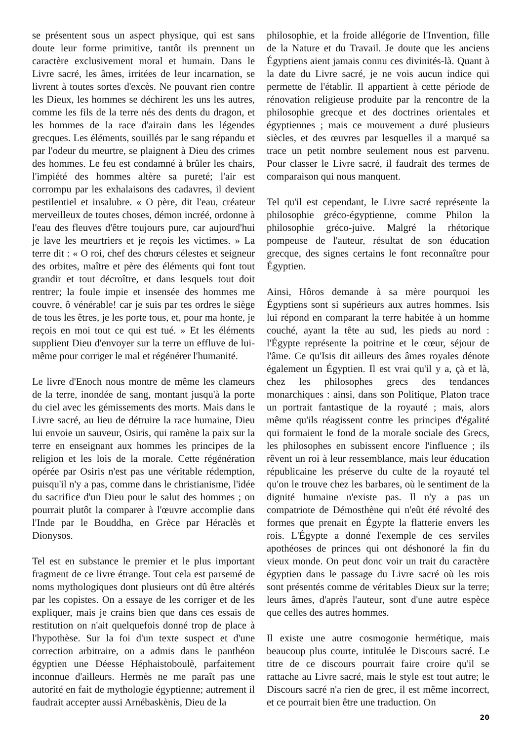se présentent sous un aspect physique, qui est sans doute leur forme primitive, tantôt ils prennent un caractère exclusivement moral et humain. Dans le Livre sacré, les âmes, irritées de leur incarnation, se livrent à toutes sortes d'excès. Ne pouvant rien contre les Dieux, les hommes se déchirent les uns les autres, comme les fils de la terre nés des dents du dragon, et les hommes de la race d'airain dans les légendes grecques. Les éléments, souillés par le sang répandu et par l'odeur du meurtre, se plaignent à Dieu des crimes des hommes. Le feu est condamné à brûler les chairs, l'impiété des hommes altère sa pureté; l'air est corrompu par les exhalaisons des cadavres, il devient pestilentiel et insalubre. « O père, dit l'eau, créateur merveilleux de toutes choses, démon incréé, ordonne à l'eau des fleuves d'être toujours pure, car aujourd'hui je lave les meurtriers et je reçois les victimes. » La terre dit : « O roi, chef des chœurs célestes et seigneur des orbites, maître et père des éléments qui font tout grandir et tout décroître, et dans lesquels tout doit rentrer; la foule impie et insensée des hommes me couvre, ô vénérable! car je suis par tes ordres le siège de tous les êtres, je les porte tous, et, pour ma honte, je reçois en moi tout ce qui est tué. » Et les éléments supplient Dieu d'envoyer sur la terre un effluve de lui-même pour corriger le mal et régénérer l'humanité.
Le livre d'Enoch nous montre de même les clameurs de la terre, inondée de sang, montant jusqu'à la porte du ciel avec les gémissements des morts. Mais dans le Livre sacré, au lieu de détruire la race humaine, Dieu lui envoie un sauveur, Osiris, qui ramène la paix sur la terre en enseignant aux hommes les principes de la religion et les lois de la morale. Cette régénération opérée par Osiris n'est pas une véritable rédemption, puisqu'il n'y a pas, comme dans le christianisme, l'idée du sacrifice d'un Dieu pour le salut des hommes ; on pourrait plutôt la comparer à l'œuvre accomplie dans l'Inde par le Bouddha, en Grèce par Héraclès et Dionysos.
Tel est en substance le premier et le plus important fragment de ce livre étrange. Tout cela est parsemé de noms mythologiques dont plusieurs ont dû être altérés par les copistes. On a essaye de les corriger et de les expliquer, mais je crains bien que dans ces essais de restitution on n'ait quelquefois donné trop de place à l'hypothèse. Sur la foi d'un texte suspect et d'une correction arbitraire, on a admis dans le panthéon égyptien une Déesse Héphaistoboulè, parfaitement inconnue d'ailleurs. Hermès ne me paraît pas une autorité en fait de mythologie égyptienne; autrement il faudrait accepter aussi Arnébaskènis, Dieu de la
philosophie, et la froide allégorie de l'Invention, fille de la Nature et du Travail. Je doute que les anciens Égyptiens aient jamais connu ces divinités-là. Quant à la date du Livre sacré, je ne vois aucun indice qui permette de l'établir. Il appartient à cette période de rénovation religieuse produite par la rencontre de la philosophie grecque et des doctrines orientales et égyptiennes ; mais ce mouvement a duré plusieurs siècles, et des œuvres par lesquelles il a marqué sa trace un petit nombre seulement nous est parvenu. Pour classer le Livre sacré, il faudrait des termes de comparaison qui nous manquent.
Tel qu'il est cependant, le Livre sacré représente la philosophie gréco-égyptienne, comme Philon la philosophie gréco-juive. Malgré la rhétorique pompeuse de l'auteur, résultat de son éducation grecque, des signes certains le font reconnaître pour Égyptien.
Ainsi, Hôros demande à sa mère pourquoi les Égyptiens sont si supérieurs aux autres hommes. Isis lui répond en comparant la terre habitée à un homme couché, ayant la tête au sud, les pieds au nord : l'Égypte représente la poitrine et le cœur, séjour de l'âme. Ce qu'Isis dit ailleurs des âmes royales dénote également un Égyptien. Il est vrai qu'il y a, çà et là, chez les philosophes grecs des tendances monarchiques : ainsi, dans son Politique, Platon trace un portrait fantastique de la royauté ; mais, alors même qu'ils réagissent contre les principes d'égalité qui formaient le fond de la morale sociale des Grecs, les philosophes en subissent encore l'influence ; ils rêvent un roi à leur ressemblance, mais leur éducation républicaine les préserve du culte de la royauté tel qu'on le trouve chez les barbares, où le sentiment de la dignité humaine n'existe pas. Il n'y a pas un compatriote de Démosthène qui n'eût été révolté des formes que prenait en Égypte la flatterie envers les rois. L'Égypte a donné l'exemple de ces serviles apothéoses de princes qui ont déshonoré la fin du vieux monde. On peut donc voir un trait du caractère égyptien dans le passage du Livre sacré où les rois sont présentés comme de véritables Dieux sur la terre; leurs âmes, d'après l'auteur, sont d'une autre espèce que celles des autres hommes.
Il existe une autre cosmogonie hermétique, mais beaucoup plus courte, intitulée le Discours sacré. Le titre de ce discours pourrait faire croire qu'il se rattache au Livre sacré, mais le style est tout autre; le Discours sacré n'a rien de grec, il est même incorrect, et ce pourrait bien être une traduction. On
20